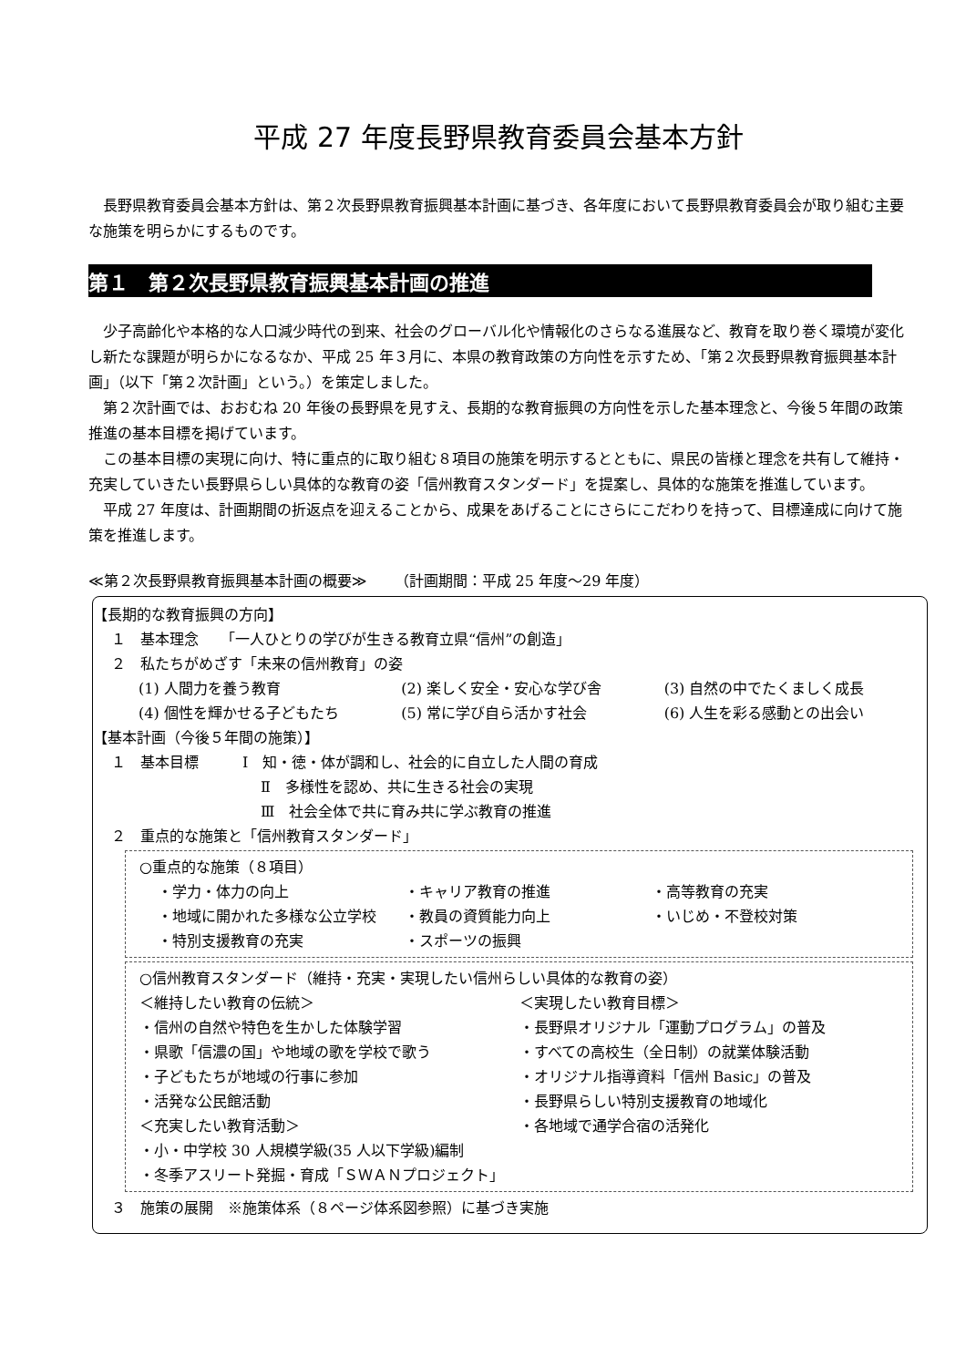平成 27 年度長野県教育委員会基本方針
長野県教育委員会基本方針は、第２次長野県教育振興基本計画に基づき、各年度において長野県教育委員会が取り組む主要な施策を明らかにするものです。
第１　第２次長野県教育振興基本計画の推進
少子高齢化や本格的な人口減少時代の到来、社会のグローバル化や情報化のさらなる進展など、教育を取り巻く環境が変化し新たな課題が明らかになるなか、平成 25 年３月に、本県の教育政策の方向性を示すため、「第２次長野県教育振興基本計画」（以下「第２次計画」という。）を策定しました。
第２次計画では、おおむね 20 年後の長野県を見すえ、長期的な教育振興の方向性を示した基本理念と、今後５年間の政策推進の基本目標を掲げています。
この基本目標の実現に向け、特に重点的に取り組む８項目の施策を明示するとともに、県民の皆様と理念を共有して維持・充実していきたい長野県らしい具体的な教育の姿「信州教育スタンダード」を提案し、具体的な施策を推進しています。
平成 27 年度は、計画期間の折返点を迎えることから、成果をあげることにさらにこだわりを持って、目標達成に向けて施策を推進します。
≪第２次長野県教育振興基本計画の概要≫ （計画期間：平成 25 年度～29 年度）
【長期的な教育振興の方向】
１　基本理念　　「一人ひとりの学びが生きる教育立県“信州”の創造」
２　私たちがめざす「未来の信州教育」の姿
(1) 人間力を養う教育 (2) 楽しく安全・安心な学び舎 (3) 自然の中でたくましく成長
(4) 個性を輝かせる子どもたち (5) 常に学び自ら活かす社会 (6) 人生を彩る感動との出会い
【基本計画（今後５年間の施策）】
１　基本目標　　　Ⅰ　知・徳・体が調和し、社会的に自立した人間の育成
Ⅱ　多様性を認め、共に生きる社会の実現
Ⅲ　社会全体で共に育み共に学ぶ教育の推進
２　重点的な施策と「信州教育スタンダード」
○重点的な施策（８項目）
・学力・体力の向上 ・キャリア教育の推進 ・高等教育の充実
・地域に開かれた多様な公立学校 ・教員の資質能力向上 ・いじめ・不登校対策
・特別支援教育の充実 ・スポーツの振興
○信州教育スタンダード（維持・充実・実現したい信州らしい具体的な教育の姿）
＜維持したい教育の伝統＞
・信州の自然や特色を生かした体験学習
・県歌「信濃の国」や地域の歌を学校で歌う
・子どもたちが地域の行事に参加
・活発な公民館活動
＜充実したい教育活動＞
・小・中学校 30 人規模学級(35 人以下学級)編制
・冬季アスリート発掘・育成「ＳＷＡＮプロジェクト」
＜実現したい教育目標＞
・長野県オリジナル「運動プログラム」の普及
・すべての高校生（全日制）の就業体験活動
・オリジナル指導資料「信州 Basic」の普及
・長野県らしい特別支援教育の地域化
・各地域で通学合宿の活発化
３　施策の展開　※施策体系（８ページ体系図参照）に基づき実施